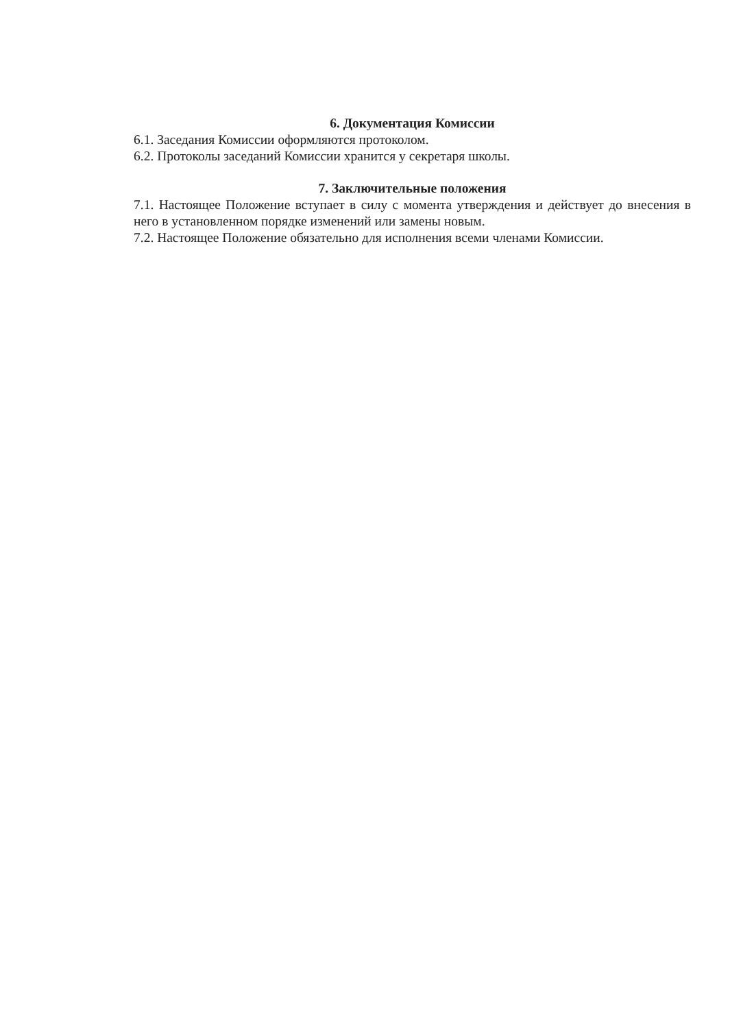6. Документация Комиссии
6.1. Заседания Комиссии оформляются протоколом.
6.2. Протоколы заседаний Комиссии хранится у секретаря школы.
7. Заключительные положения
7.1. Настоящее Положение вступает в силу с момента утверждения и действует до внесения в него в установленном порядке изменений или замены новым.
7.2. Настоящее Положение обязательно для исполнения всеми членами Комиссии.